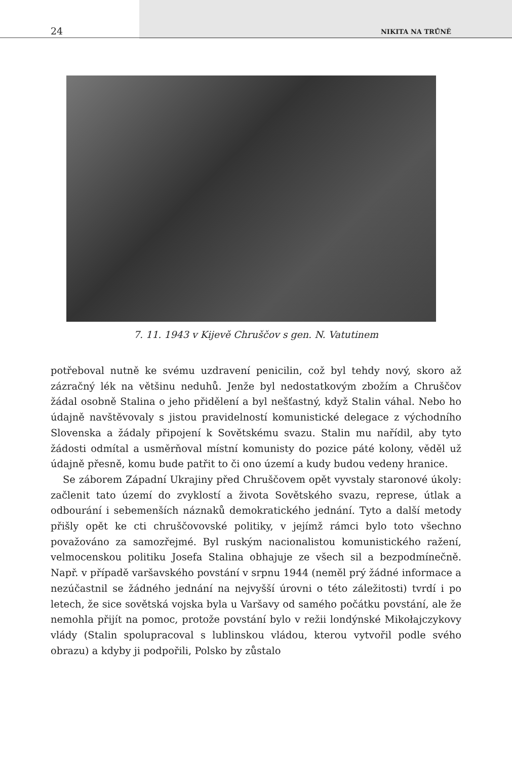24 NIKITA NA TRŮNĚ
7. 11. 1943 v Kijevě Chruščov s gen. N. Vatutinem
potřeboval nutně ke svému uzdravení penicilin, což byl tehdy nový, skoro až zázračný lék na většinu neduhů. Jenže byl nedostatkovým zbožím a Chruščov žádal osobně Stalina o jeho přidělení a byl nešťastný, když Stalin váhal. Nebo ho údajně navštěvovaly s jistou pravidelností komunistické delegace z východního Slovenska a žádaly připojení k Sovětskému svazu. Stalin mu nařídil, aby tyto žádosti odmítal a usměrňoval místní komunisty do pozice páté kolony, věděl už údajně přesně, komu bude patřit to či ono území a kudy budou vedeny hranice.
Se záborem Západní Ukrajiny před Chruščovem opět vyvstaly staronové úkoly: začlenit tato území do zvyklostí a života Sovětského svazu, represe, útlak a odbourání i sebemenších náznaků demokratického jednání. Tyto a další metody přišly opět ke cti chruščovovské politiky, v jejímž rámci bylo toto všechno považováno za samozřejmé. Byl ruským nacionalistou komunistického ražení, velmocenskou politiku Josefa Stalina obhajuje ze všech sil a bezpodmínečně. Např. v případě varšavského povstání v srpnu 1944 (neměl prý žádné informace a nezúčastnil se žádného jednání na nejvyšší úrovni o této záležitosti) tvrdí i po letech, že sice sovětská vojska byla u Varšavy od samého počátku povstání, ale že nemohla přijít na pomoc, protože povstání bylo v režii londýnské Mikołajczykovy vlády (Stalin spolupracoval s lublinskou vládou, kterou vytvořil podle svého obrazu) a kdyby ji podpořili, Polsko by zůstalo